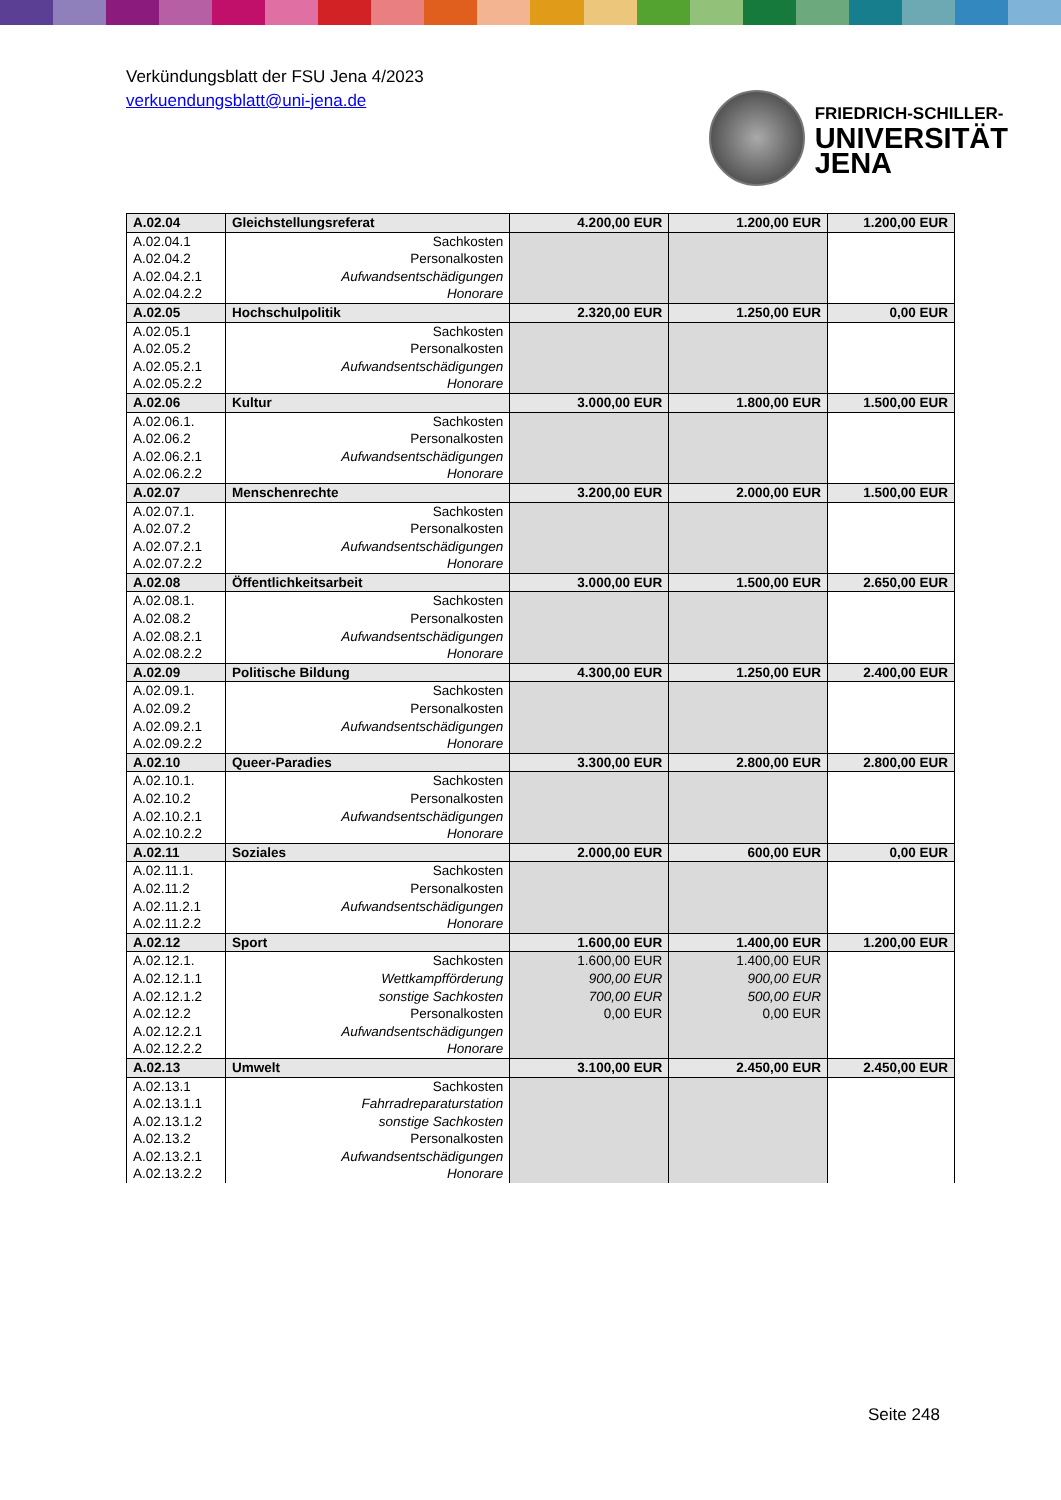Verkündungsblatt der FSU Jena 4/2023
verkuendungsblatt@uni-jena.de
FRIEDRICH-SCHILLER-
UNIVERSITÄT
JENA
| A.02.04 | Gleichstellungsreferat | 4.200,00 EUR | 1.200,00 EUR | 1.200,00 EUR |
| A.02.04.1 | Sachkosten | | | |
| A.02.04.2 | Personalkosten | | | |
| A.02.04.2.1 | Aufwandsentschädigungen | | | |
| A.02.04.2.2 | Honorare | | | |
| A.02.05 | Hochschulpolitik | 2.320,00 EUR | 1.250,00 EUR | 0,00 EUR |
| A.02.05.1 | Sachkosten | | | |
| A.02.05.2 | Personalkosten | | | |
| A.02.05.2.1 | Aufwandsentschädigungen | | | |
| A.02.05.2.2 | Honorare | | | |
| A.02.06 | Kultur | 3.000,00 EUR | 1.800,00 EUR | 1.500,00 EUR |
| A.02.06.1. | Sachkosten | | | |
| A.02.06.2 | Personalkosten | | | |
| A.02.06.2.1 | Aufwandsentschädigungen | | | |
| A.02.06.2.2 | Honorare | | | |
| A.02.07 | Menschenrechte | 3.200,00 EUR | 2.000,00 EUR | 1.500,00 EUR |
| A.02.07.1. | Sachkosten | | | |
| A.02.07.2 | Personalkosten | | | |
| A.02.07.2.1 | Aufwandsentschädigungen | | | |
| A.02.07.2.2 | Honorare | | | |
| A.02.08 | Öffentlichkeitsarbeit | 3.000,00 EUR | 1.500,00 EUR | 2.650,00 EUR |
| A.02.08.1. | Sachkosten | | | |
| A.02.08.2 | Personalkosten | | | |
| A.02.08.2.1 | Aufwandsentschädigungen | | | |
| A.02.08.2.2 | Honorare | | | |
| A.02.09 | Politische Bildung | 4.300,00 EUR | 1.250,00 EUR | 2.400,00 EUR |
| A.02.09.1. | Sachkosten | | | |
| A.02.09.2 | Personalkosten | | | |
| A.02.09.2.1 | Aufwandsentschädigungen | | | |
| A.02.09.2.2 | Honorare | | | |
| A.02.10 | Queer-Paradies | 3.300,00 EUR | 2.800,00 EUR | 2.800,00 EUR |
| A.02.10.1. | Sachkosten | | | |
| A.02.10.2 | Personalkosten | | | |
| A.02.10.2.1 | Aufwandsentschädigungen | | | |
| A.02.10.2.2 | Honorare | | | |
| A.02.11 | Soziales | 2.000,00 EUR | 600,00 EUR | 0,00 EUR |
| A.02.11.1. | Sachkosten | | | |
| A.02.11.2 | Personalkosten | | | |
| A.02.11.2.1 | Aufwandsentschädigungen | | | |
| A.02.11.2.2 | Honorare | | | |
| A.02.12 | Sport | 1.600,00 EUR | 1.400,00 EUR | 1.200,00 EUR |
| A.02.12.1. | Sachkosten | 1.600,00 EUR | 1.400,00 EUR | |
| A.02.12.1.1 | Wettkampfförderung | 900,00 EUR | 900,00 EUR | |
| A.02.12.1.2 | sonstige Sachkosten | 700,00 EUR | 500,00 EUR | |
| A.02.12.2 | Personalkosten | 0,00 EUR | 0,00 EUR | |
| A.02.12.2.1 | Aufwandsentschädigungen | | | |
| A.02.12.2.2 | Honorare | | | |
| A.02.13 | Umwelt | 3.100,00 EUR | 2.450,00 EUR | 2.450,00 EUR |
| A.02.13.1 | Sachkosten | | | |
| A.02.13.1.1 | Fahrradreparaturstation | | | |
| A.02.13.1.2 | sonstige Sachkosten | | | |
| A.02.13.2 | Personalkosten | | | |
| A.02.13.2.1 | Aufwandsentschädigungen | | | |
| A.02.13.2.2 | Honorare | | | |
Seite 248